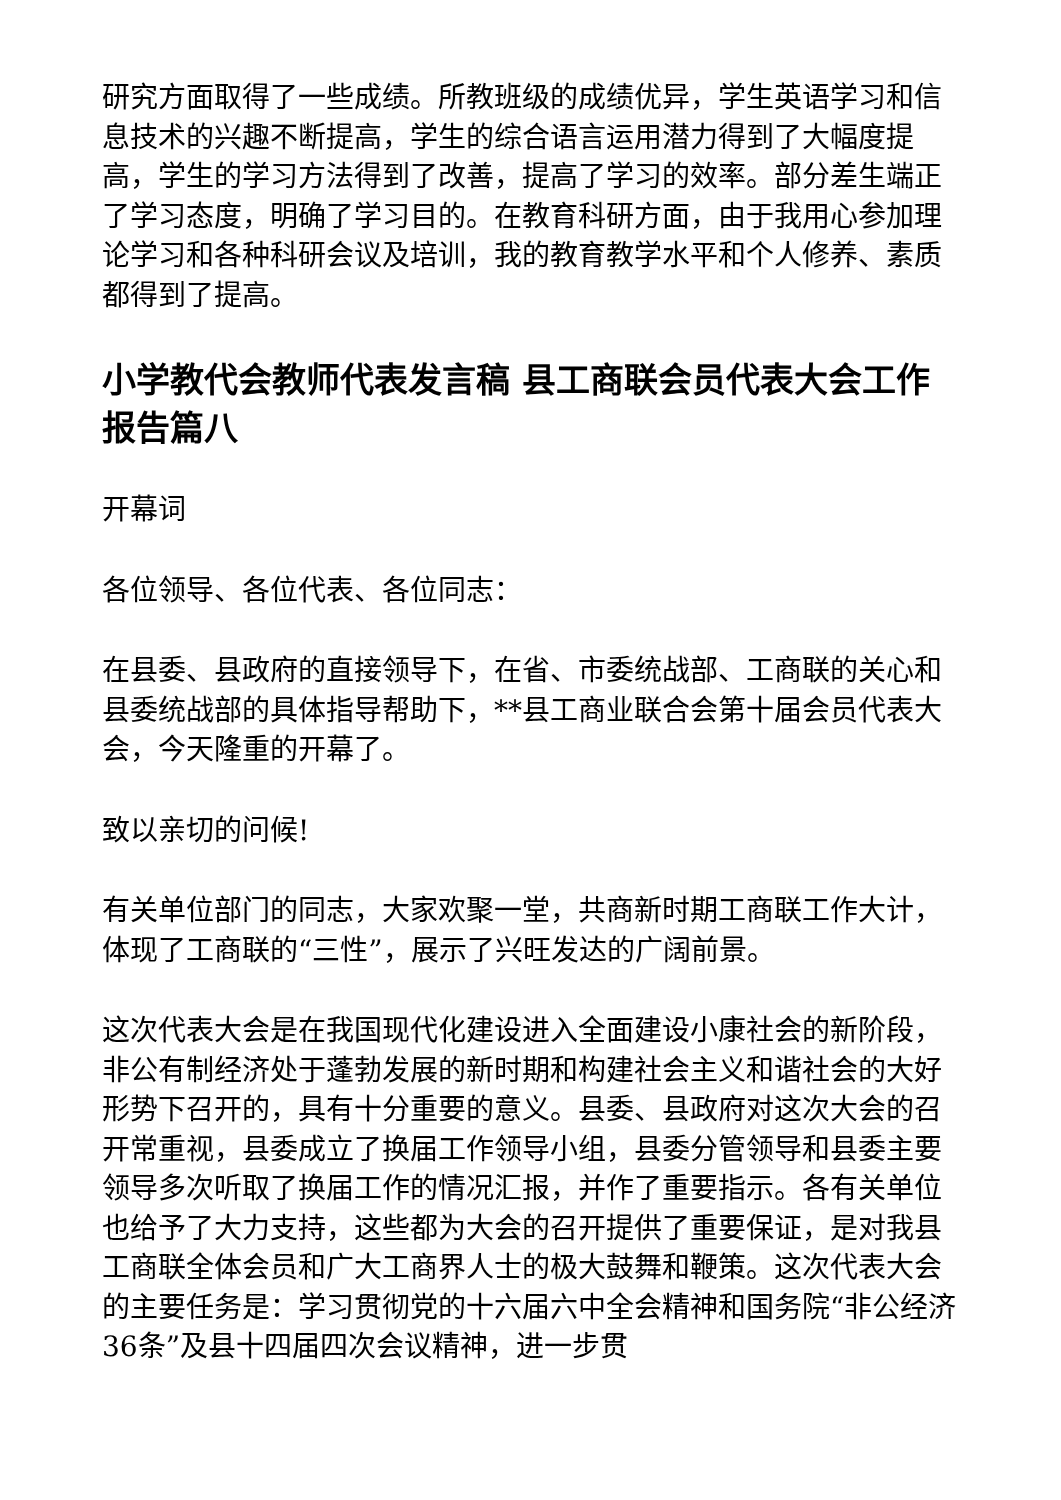研究方面取得了一些成绩。所教班级的成绩优异，学生英语学习和信息技术的兴趣不断提高，学生的综合语言运用潜力得到了大幅度提高，学生的学习方法得到了改善，提高了学习的效率。部分差生端正了学习态度，明确了学习目的。在教育科研方面，由于我用心参加理论学习和各种科研会议及培训，我的教育教学水平和个人修养、素质都得到了提高。
小学教代会教师代表发言稿 县工商联会员代表大会工作报告篇八
开幕词
各位领导、各位代表、各位同志：
在县委、县政府的直接领导下，在省、市委统战部、工商联的关心和县委统战部的具体指导帮助下，**县工商业联合会第十届会员代表大会，今天隆重的开幕了。
致以亲切的问候!
有关单位部门的同志，大家欢聚一堂，共商新时期工商联工作大计，体现了工商联的“三性”，展示了兴旺发达的广阔前景。
这次代表大会是在我国现代化建设进入全面建设小康社会的新阶段，非公有制经济处于蓬勃发展的新时期和构建社会主义和谐社会的大好形势下召开的，具有十分重要的意义。县委、县政府对这次大会的召开常重视，县委成立了换届工作领导小组，县委分管领导和县委主要领导多次听取了换届工作的情况汇报，并作了重要指示。各有关单位也给予了大力支持，这些都为大会的召开提供了重要保证，是对我县工商联全体会员和广大工商界人士的极大鼓舞和鞭策。这次代表大会的主要任务是：学习贯彻党的十六届六中全会精神和国务院“非公经济36条”及县十四届四次会议精神，进一步贯